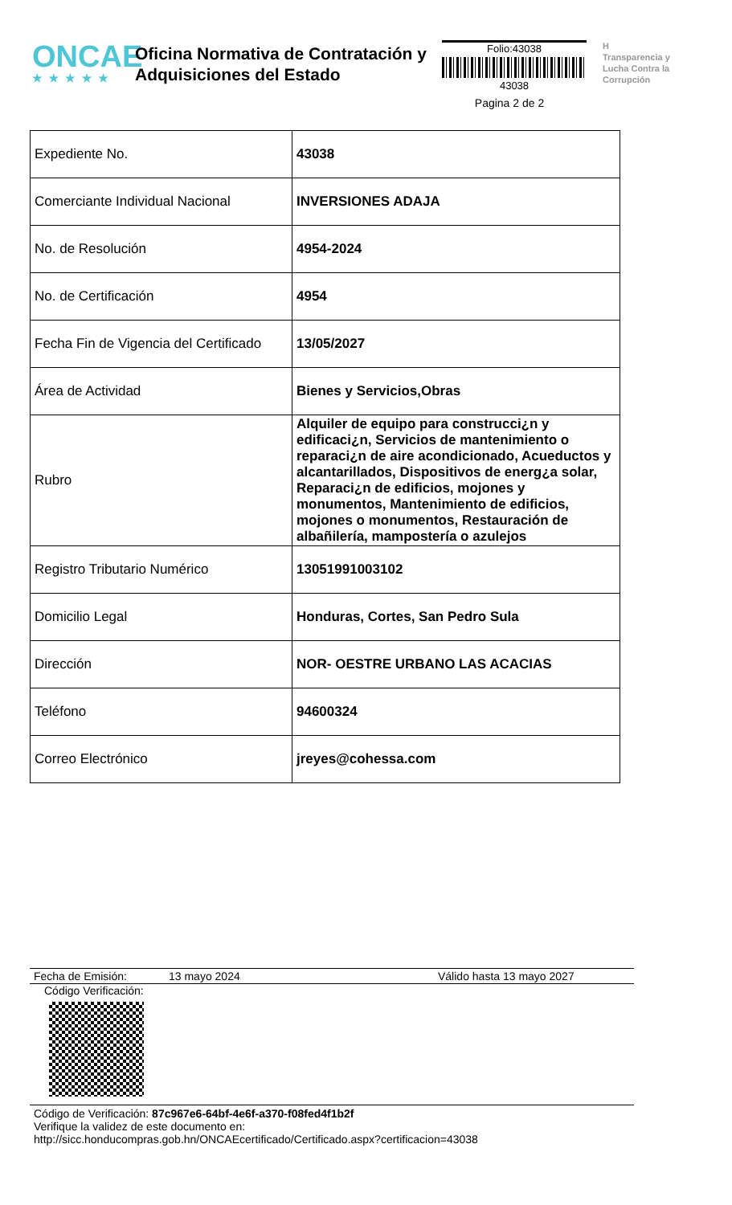ONCAE
★★★★★
Oficina Normativa de Contratación y Adquisiciones del Estado
Folio:43038
43038
Pagina 2 de 2
H
Transparencia y
Lucha Contra la
Corrupción
| Expediente No. | 43038 |
| Comerciante Individual Nacional | INVERSIONES ADAJA |
| No. de Resolución | 4954-2024 |
| No. de Certificación | 4954 |
| Fecha Fin de Vigencia del Certificado | 13/05/2027 |
| Área de Actividad | Bienes y Servicios,Obras |
| Rubro | Alquiler de equipo para construcci¿n y edificaci¿n, Servicios de mantenimiento o reparaci¿n de aire acondicionado, Acueductos y alcantarillados, Dispositivos de energ¿a solar, Reparaci¿n de edificios, mojones y monumentos, Mantenimiento de edificios, mojones o monumentos, Restauración de albañilería, mampostería o azulejos |
| Registro Tributario Numérico | 13051991003102 |
| Domicilio Legal | Honduras, Cortes, San Pedro Sula |
| Dirección | NOR- OESTRE URBANO LAS ACACIAS |
| Teléfono | 94600324 |
| Correo Electrónico | jreyes@cohessa.com |
Fecha de Emisión: 13 mayo 2024 Válido hasta 13 mayo 2027
Código Verificación:
Código de Verificación: 87c967e6-64bf-4e6f-a370-f08fed4f1b2f
Verifique la validez de este documento en:
http://sicc.honducompras.gob.hn/ONCAEcertificado/Certificado.aspx?certificacion=43038